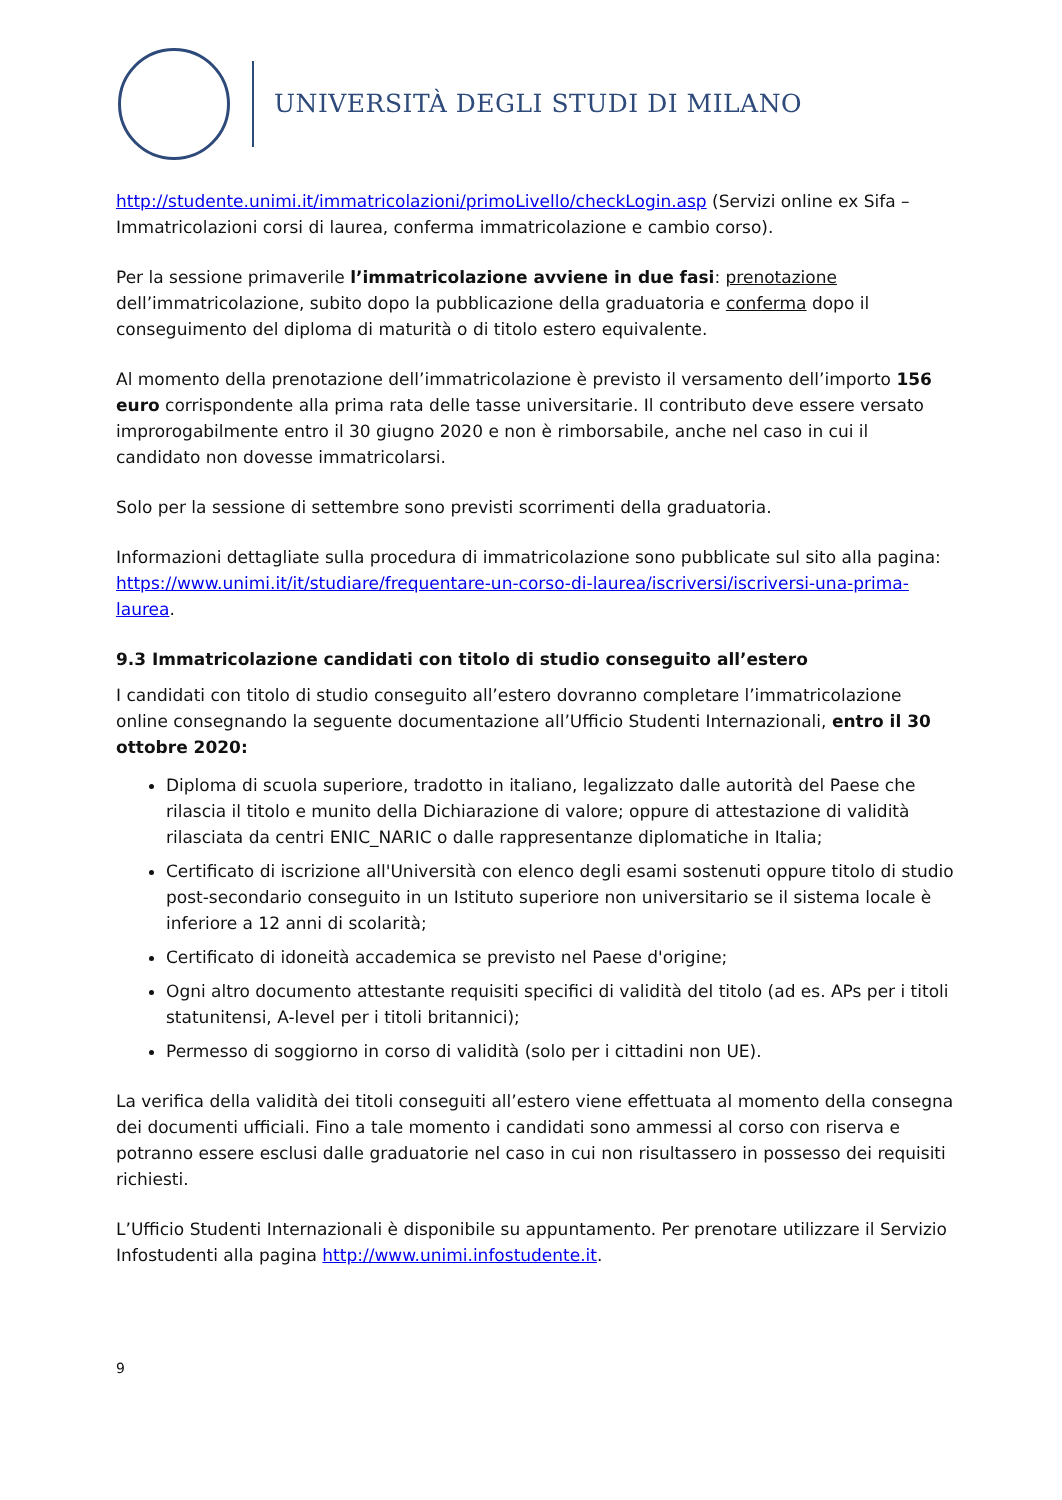UNIVERSITÀ DEGLI STUDI DI MILANO
http://studente.unimi.it/immatricolazioni/primoLivello/checkLogin.asp (Servizi online ex Sifa – Immatricolazioni corsi di laurea, conferma immatricolazione e cambio corso).
Per la sessione primaverile l’immatricolazione avviene in due fasi: prenotazione dell’immatricolazione, subito dopo la pubblicazione della graduatoria e conferma dopo il conseguimento del diploma di maturità o di titolo estero equivalente.
Al momento della prenotazione dell’immatricolazione è previsto il versamento dell’importo 156 euro corrispondente alla prima rata delle tasse universitarie. Il contributo deve essere versato improrogabilmente entro il 30 giugno 2020 e non è rimborsabile, anche nel caso in cui il candidato non dovesse immatricolarsi.
Solo per la sessione di settembre sono previsti scorrimenti della graduatoria.
Informazioni dettagliate sulla procedura di immatricolazione sono pubblicate sul sito alla pagina: https://www.unimi.it/it/studiare/frequentare-un-corso-di-laurea/iscriversi/iscriversi-una-prima-laurea.
9.3 Immatricolazione candidati con titolo di studio conseguito all’estero
I candidati con titolo di studio conseguito all’estero dovranno completare l’immatricolazione online consegnando la seguente documentazione all’Ufficio Studenti Internazionali, entro il 30 ottobre 2020:
Diploma di scuola superiore, tradotto in italiano, legalizzato dalle autorità del Paese che rilascia il titolo e munito della Dichiarazione di valore; oppure di attestazione di validità rilasciata da centri ENIC_NARIC o dalle rappresentanze diplomatiche in Italia;
Certificato di iscrizione all'Università con elenco degli esami sostenuti oppure titolo di studio post-secondario conseguito in un Istituto superiore non universitario se il sistema locale è inferiore a 12 anni di scolarità;
Certificato di idoneità accademica se previsto nel Paese d'origine;
Ogni altro documento attestante requisiti specifici di validità del titolo (ad es. APs per i titoli statunitensi, A-level per i titoli britannici);
Permesso di soggiorno in corso di validità (solo per i cittadini non UE).
La verifica della validità dei titoli conseguiti all’estero viene effettuata al momento della consegna dei documenti ufficiali. Fino a tale momento i candidati sono ammessi al corso con riserva e potranno essere esclusi dalle graduatorie nel caso in cui non risultassero in possesso dei requisiti richiesti.
L’Ufficio Studenti Internazionali è disponibile su appuntamento. Per prenotare utilizzare il Servizio Infostudenti alla pagina http://www.unimi.infostudente.it.
9